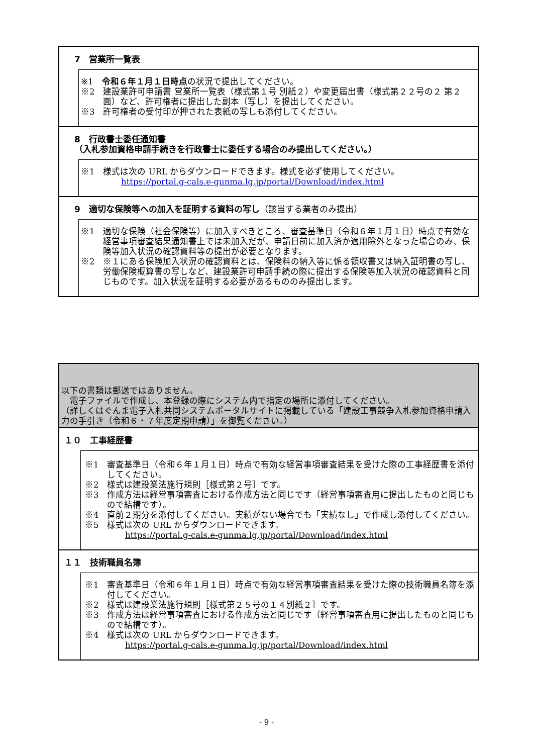7　営業所一覧表
※1　令和６年１月１日時点の状況で提出してください。
※2　建設業許可申請書 営業所一覧表（様式第１号 別紙２）や変更届出書（様式第２２号の２ 第２面）など、許可権者に提出した副本（写し）を提出してください。
※3　許可権者の受付印が押された表紙の写しも添付してください。
8　行政書士委任通知書
（入札参加資格申請手続きを行政書士に委任する場合のみ提出してください。）
※1　様式は次の URL からダウンロードできます。様式を必ず使用してください。
https://portal.g-cals.e-gunma.lg.jp/portal/Download/index.html
9　適切な保険等への加入を証明する資料の写し（該当する業者のみ提出）
※1　適切な保険（社会保険等）に加入すべきところ、審査基準日（令和６年１月１日）時点で有効な経営事項審査結果通知書上では未加入だが、申請日前に加入済か適用除外となった場合のみ、保険等加入状況の確認資料等の提出が必要となります。
※2　※１にある保険加入状況の確認資料とは、保険料の納入等に係る領収書又は納入証明書の写し、労働保険概算書の写しなど、建設業許可申請手続の際に提出する保険等加入状況の確認資料と同じものです。加入状況を証明する必要があるもののみ提出します。
以下の書類は郵送ではありません。
　電子ファイルで作成し、本登録の際にシステム内で指定の場所に添付してください。
（詳しくはぐんま電子入札共同システムポータルサイトに掲載している「建設工事競争入札参加資格申請入力の手引き（令和６・７年度定期申請）」を御覧ください。）
１０　工事経歴書
※1　審査基準日（令和６年１月１日）時点で有効な経営事項審査結果を受けた際の工事経歴書を添付してください。
※2　様式は建設業法施行規則［様式第２号］です。
※3　作成方法は経営事項審査における作成方法と同じです（経営事項審査用に提出したものと同じもので結構です）。
※4　直前２期分を添付してください。実績がない場合でも「実績なし」で作成し添付してください。
※5　様式は次の URL からダウンロードできます。
https://portal.g-cals.e-gunma.lg.jp/portal/Download/index.html
１１　技術職員名簿
※1　審査基準日（令和６年１月１日）時点で有効な経営事項審査結果を受けた際の技術職員名簿を添付してください。
※2　様式は建設業法施行規則［様式第２５号の１４別紙２］です。
※3　作成方法は経営事項審査における作成方法と同じです（経営事項審査用に提出したものと同じもので結構です）。
※4　様式は次の URL からダウンロードできます。
https://portal.g-cals.e-gunma.lg.jp/portal/Download/index.html
- 9 -